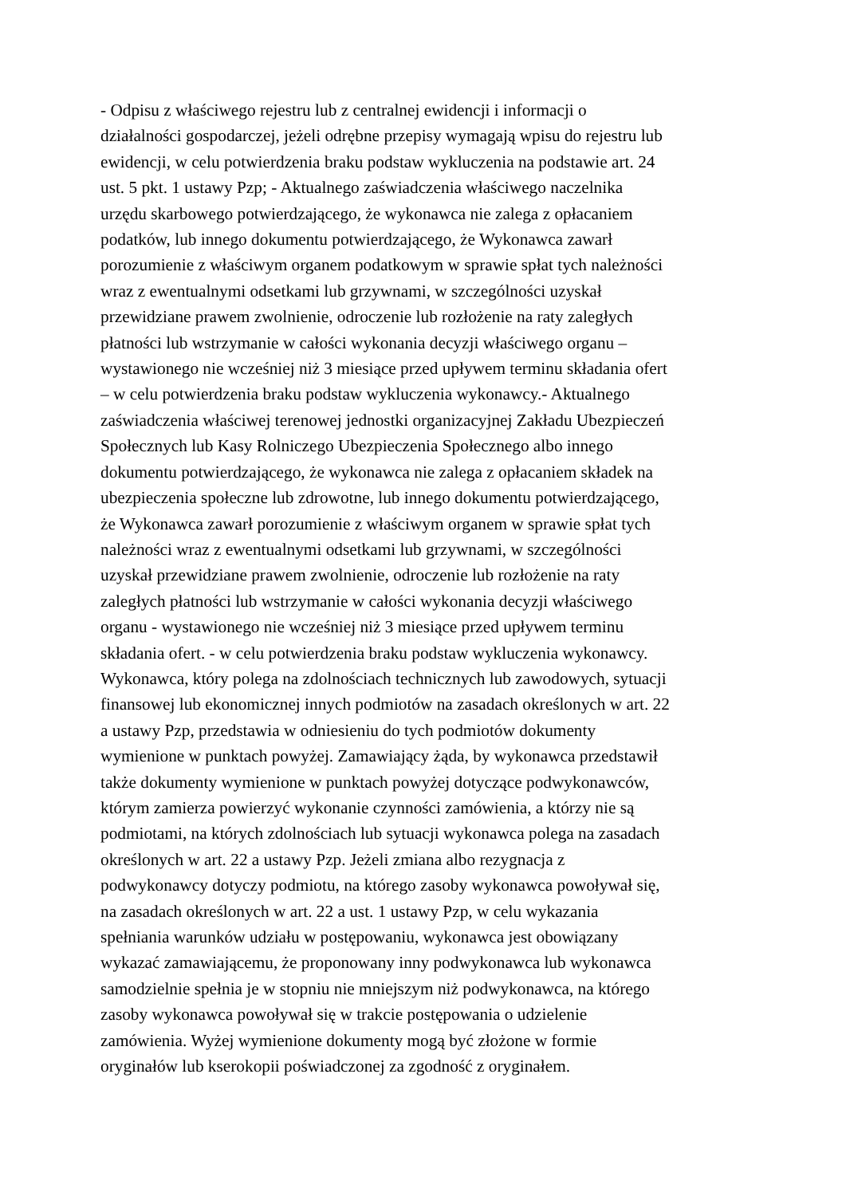- Odpisu z właściwego rejestru lub z centralnej ewidencji i informacji o
działalności gospodarczej, jeżeli odrębne przepisy wymagają wpisu do rejestru lub
ewidencji, w celu potwierdzenia braku podstaw wykluczenia na podstawie art. 24
ust. 5 pkt. 1 ustawy Pzp; - Aktualnego zaświadczenia właściwego naczelnika
urzędu skarbowego potwierdzającego, że wykonawca nie zalega z opłacaniem
podatków, lub innego dokumentu potwierdzającego, że Wykonawca zawarł
porozumienie z właściwym organem podatkowym w sprawie spłat tych należności
wraz z ewentualnymi odsetkami lub grzywnami, w szczególności uzyskał
przewidziane prawem zwolnienie, odroczenie lub rozłożenie na raty zaległych
płatności lub wstrzymanie w całości wykonania decyzji właściwego organu –
wystawionego nie wcześniej niż 3 miesiące przed upływem terminu składania ofert
– w celu potwierdzenia braku podstaw wykluczenia wykonawcy.- Aktualnego
zaświadczenia właściwej terenowej jednostki organizacyjnej Zakładu Ubezpieczeń
Społecznych lub Kasy Rolniczego Ubezpieczenia Społecznego albo innego
dokumentu potwierdzającego, że wykonawca nie zalega z opłacaniem składek na
ubezpieczenia społeczne lub zdrowotne, lub innego dokumentu potwierdzającego,
że Wykonawca zawarł porozumienie z właściwym organem w sprawie spłat tych
należności wraz z ewentualnymi odsetkami lub grzywnami, w szczególności
uzyskał przewidziane prawem zwolnienie, odroczenie lub rozłożenie na raty
zaległych płatności lub wstrzymanie w całości wykonania decyzji właściwego
organu - wystawionego nie wcześniej niż 3 miesiące przed upływem terminu
składania ofert. - w celu potwierdzenia braku podstaw wykluczenia wykonawcy.
Wykonawca, który polega na zdolnościach technicznych lub zawodowych, sytuacji
finansowej lub ekonomicznej innych podmiotów na zasadach określonych w art. 22
a ustawy Pzp, przedstawia w odniesieniu do tych podmiotów dokumenty
wymienione w punktach powyżej. Zamawiający żąda, by wykonawca przedstawił
także dokumenty wymienione w punktach powyżej dotyczące podwykonawców,
którym zamierza powierzyć wykonanie czynności zamówienia, a którzy nie są
podmiotami, na których zdolnościach lub sytuacji wykonawca polega na zasadach
określonych w art. 22 a ustawy Pzp. Jeżeli zmiana albo rezygnacja z
podwykonawcy dotyczy podmiotu, na którego zasoby wykonawca powoływał się,
na zasadach określonych w art. 22 a ust. 1 ustawy Pzp, w celu wykazania
spełniania warunków udziału w postępowaniu, wykonawca jest obowiązany
wykazać zamawiającemu, że proponowany inny podwykonawca lub wykonawca
samodzielnie spełnia je w stopniu nie mniejszym niż podwykonawca, na którego
zasoby wykonawca powoływał się w trakcie postępowania o udzielenie
zamówienia. Wyżej wymienione dokumenty mogą być złożone w formie
oryginałów lub kserokopii poświadczonej za zgodność z oryginałem.